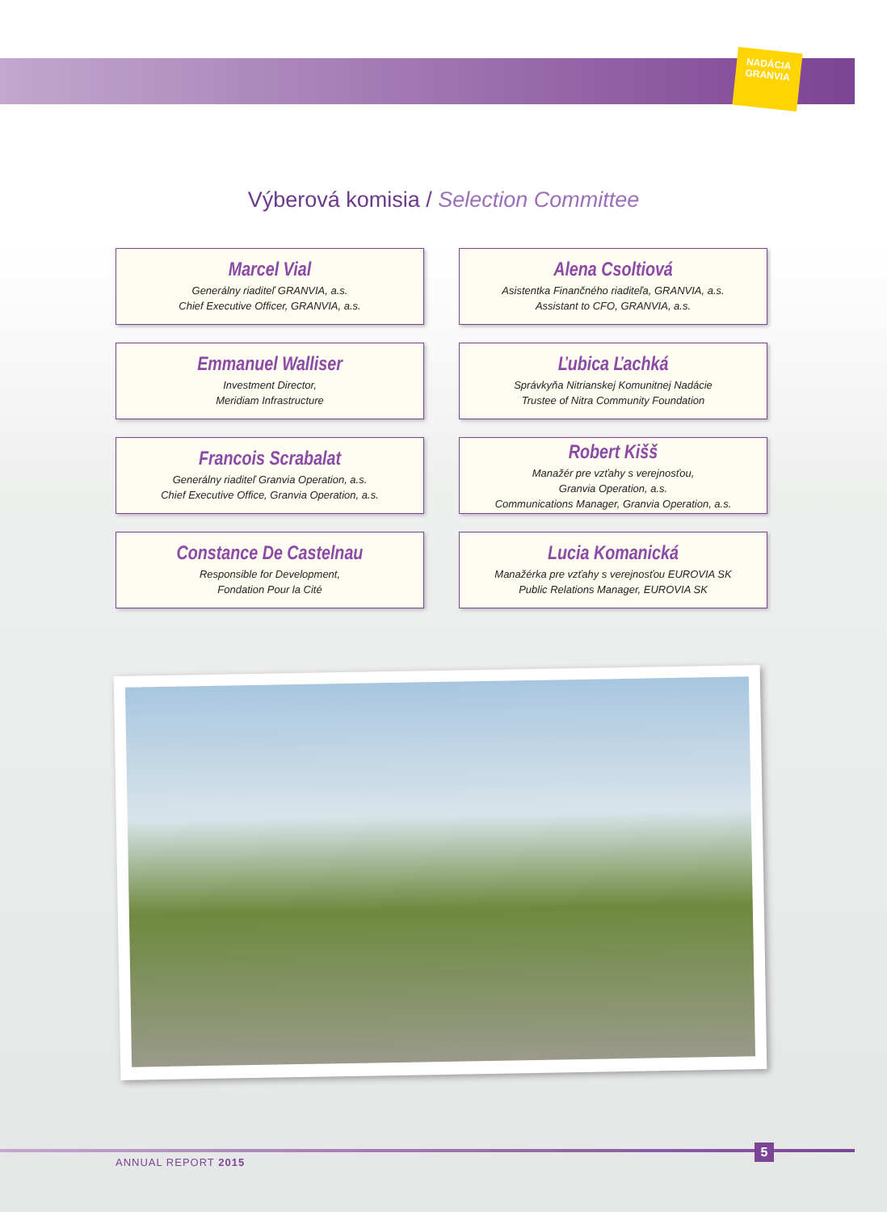NADÁCIA
GRANVIA
Výberová komisia / Selection Committee
Marcel Vial
Generálny riaditeľ GRANVIA, a.s.
Chief Executive Officer, GRANVIA, a.s.
Alena Csoltiová
Asistentka Finančného riaditeľa, GRANVIA, a.s.
Assistant to CFO, GRANVIA, a.s.
Emmanuel Walliser
Investment Director,
Meridiam Infrastructure
Ľubica Ľachká
Správkyňa Nitrianskej Komunitnej Nadácie
Trustee of Nitra Community Foundation
Francois Scrabalat
Generálny riaditeľ Granvia Operation, a.s.
Chief Executive Office, Granvia Operation, a.s.
Robert Kišš
Manažér pre vzťahy s verejnosťou,
Granvia Operation, a.s.
Communications Manager, Granvia Operation, a.s.
Constance De Castelnau
Responsible for Development,
Fondation Pour la Cité
Lucia Komanická
Manažérka pre vzťahy s verejnosťou EUROVIA SK
Public Relations Manager, EUROVIA SK
ANNUAL REPORT 2015
5